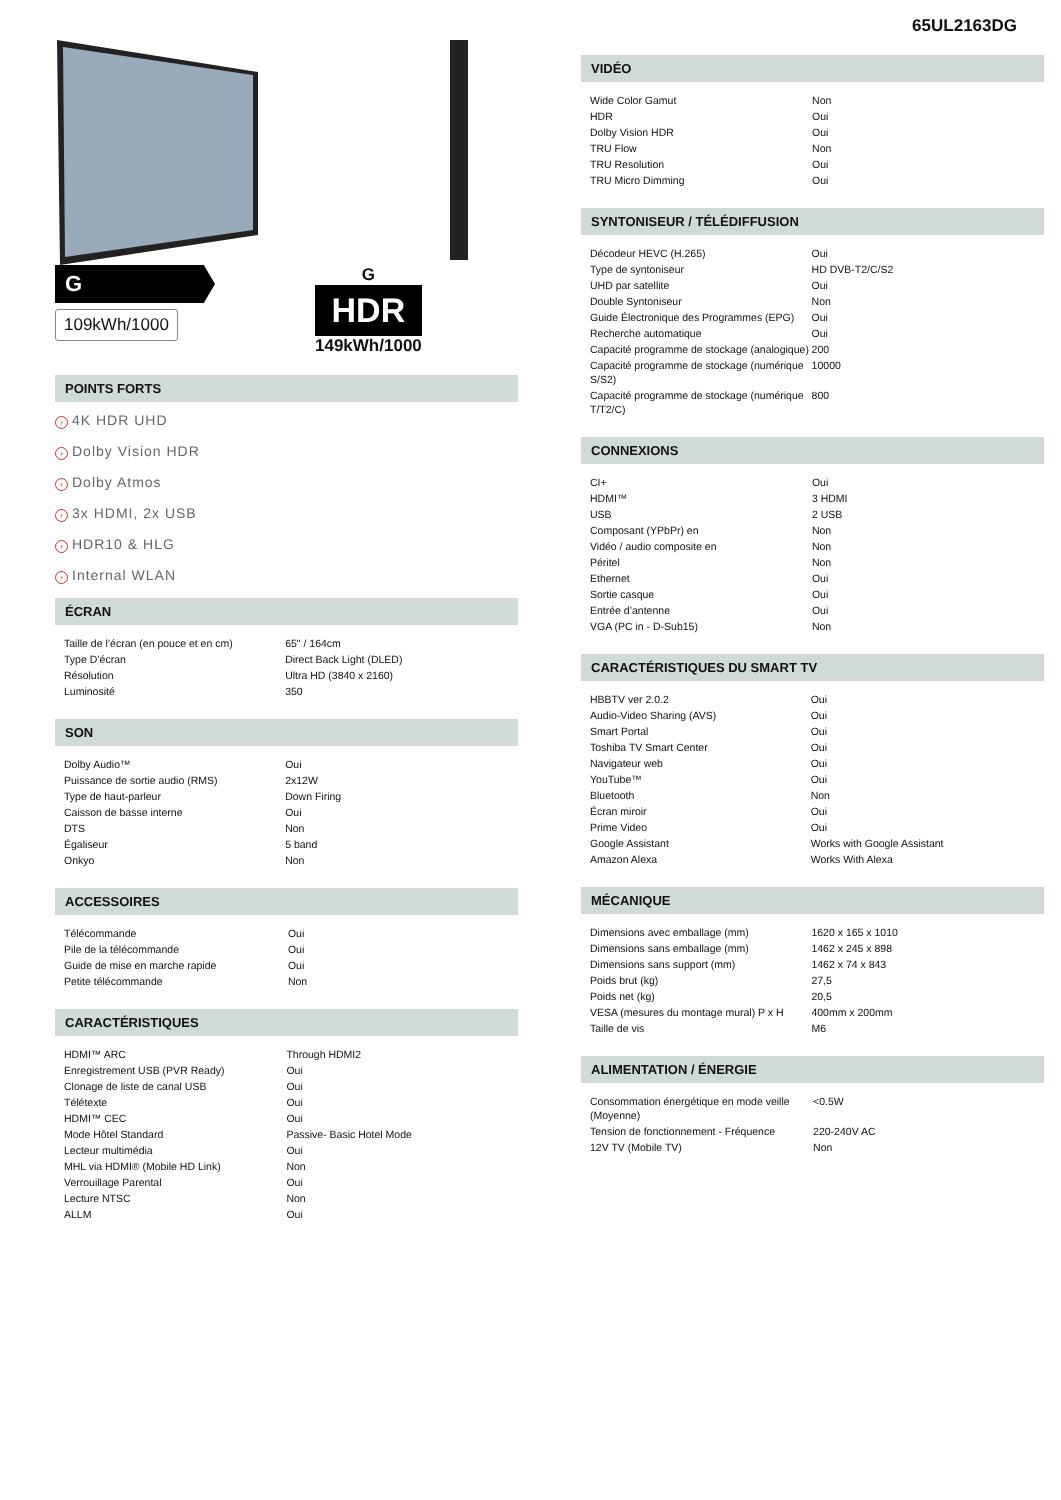65UL2163DG
G
109kWh/1000
G
HDR
149kWh/1000
POINTS FORTS
› 4K HDR UHD
› Dolby Vision HDR
› Dolby Atmos
› 3x HDMI, 2x USB
› HDR10 & HLG
› Internal WLAN
ÉCRAN
| Taille de l’écran (en pouce et en cm) | 65" / 164cm |
| Type D’écran | Direct Back Light (DLED) |
| Résolution | Ultra HD (3840 x 2160) |
| Luminosité | 350 |
SON
| Dolby Audio™ | Oui |
| Puissance de sortie audio (RMS) | 2x12W |
| Type de haut-parleur | Down Firing |
| Caisson de basse interne | Oui |
| DTS | Non |
| Égaliseur | 5 band |
| Onkyo | Non |
ACCESSOIRES
| Télécommande | Oui |
| Pile de la télécommande | Oui |
| Guide de mise en marche rapide | Oui |
| Petite télécommande | Non |
CARACTÉRISTIQUES
| HDMI™ ARC | Through HDMI2 |
| Enregistrement USB (PVR Ready) | Oui |
| Clonage de liste de canal USB | Oui |
| Télétexte | Oui |
| HDMI™ CEC | Oui |
| Mode Hôtel Standard | Passive- Basic Hotel Mode |
| Lecteur multimédia | Oui |
| MHL via HDMI® (Mobile HD Link) | Non |
| Verrouillage Parental | Oui |
| Lecture NTSC | Non |
| ALLM | Oui |
VIDÉO
| Wide Color Gamut | Non |
| HDR | Oui |
| Dolby Vision HDR | Oui |
| TRU Flow | Non |
| TRU Resolution | Oui |
| TRU Micro Dimming | Oui |
SYNTONISEUR / TÉLÉDIFFUSION
| Décodeur HEVC (H.265) | Oui |
| Type de syntoniseur | HD DVB-T2/C/S2 |
| UHD par satellite | Oui |
| Double Syntoniseur | Non |
| Guide Électronique des Programmes (EPG) | Oui |
| Recherche automatique | Oui |
| Capacité programme de stockage (analogique) | 200 |
| Capacité programme de stockage (numérique S/S2) | 10000 |
| Capacité programme de stockage (numérique T/T2/C) | 800 |
CONNEXIONS
| CI+ | Oui |
| HDMI™ | 3 HDMI |
| USB | 2 USB |
| Composant (YPbPr) en | Non |
| Vidéo / audio composite en | Non |
| Péritel | Non |
| Ethernet | Oui |
| Sortie casque | Oui |
| Entrée d’antenne | Oui |
| VGA (PC in - D-Sub15) | Non |
CARACTÉRISTIQUES DU SMART TV
| HBBTV ver 2.0.2 | Oui |
| Audio-Video Sharing (AVS) | Oui |
| Smart Portal | Oui |
| Toshiba TV Smart Center | Oui |
| Navigateur web | Oui |
| YouTube™ | Oui |
| Bluetooth | Non |
| Écran miroir | Oui |
| Prime Video | Oui |
| Google Assistant | Works with Google Assistant |
| Amazon Alexa | Works With Alexa |
MÉCANIQUE
| Dimensions avec emballage (mm) | 1620 x 165 x 1010 |
| Dimensions sans emballage (mm) | 1462 x 245 x 898 |
| Dimensions sans support (mm) | 1462 x 74 x 843 |
| Poids brut (kg) | 27,5 |
| Poids net (kg) | 20,5 |
| VESA (mesures du montage mural) P x H | 400mm x 200mm |
| Taille de vis | M6 |
ALIMENTATION / ÉNERGIE
| Consommation énergétique en mode veille (Moyenne) | <0.5W |
| Tension de fonctionnement - Fréquence | 220-240V AC |
| 12V TV (Mobile TV) | Non |